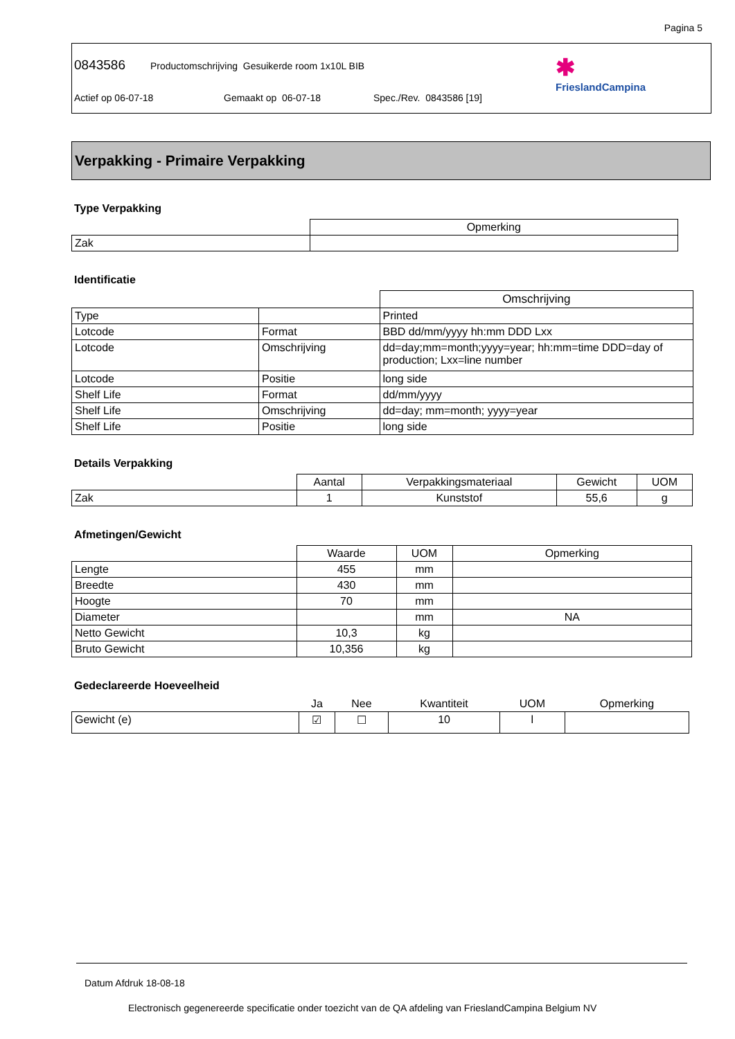Pagina 5
0843586 Productomschrijving Gesuikerde room 1x10L BIB
Actief op 06-07-18 Gemaakt op 06-07-18 Spec./Rev. 0843586 [19]
✱
FrieslandCampina
Verpakking - Primaire Verpakking
Type Verpakking
| | Opmerking |
| --- | --- |
| Zak | |
Identificatie
| | | Omschrijving |
| --- | --- | --- |
| Type | | Printed |
| Lotcode | Format | BBD dd/mm/yyyy hh:mm DDD Lxx |
| Lotcode | Omschrijving | dd=day;mm=month;yyyy=year; hh:mm=time DDD=day of production; Lxx=line number |
| Lotcode | Positie | long side |
| Shelf Life | Format | dd/mm/yyyy |
| Shelf Life | Omschrijving | dd=day; mm=month; yyyy=year |
| Shelf Life | Positie | long side |
Details Verpakking
| | Aantal | Verpakkingsmateriaal | Gewicht | UOM |
| --- | --- | --- | --- | --- |
| Zak | 1 | Kunststof | 55,6 | g |
Afmetingen/Gewicht
| | Waarde | UOM | Opmerking |
| --- | --- | --- | --- |
| Lengte | 455 | mm | |
| Breedte | 430 | mm | |
| Hoogte | 70 | mm | |
| Diameter | | mm | NA |
| Netto Gewicht | 10,3 | kg | |
| Bruto Gewicht | 10,356 | kg | |
Gedeclareerde Hoeveelheid
| | Ja | Nee | Kwantiteit | UOM | Opmerking |
| --- | --- | --- | --- | --- | --- |
| Gewicht (e) | ☑ | ☐ | 10 | l | |
Datum Afdruk 18-08-18
Electronisch gegenereerde specificatie onder toezicht van de QA afdeling van FrieslandCampina Belgium NV